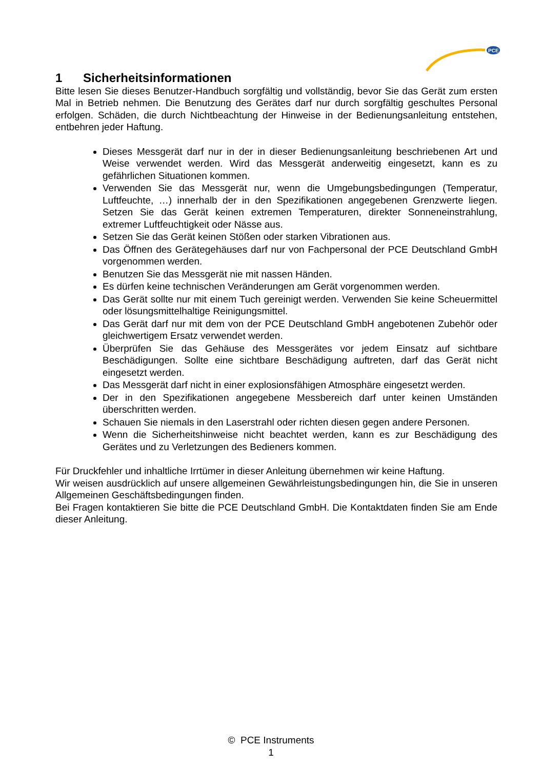PCE
1 Sicherheitsinformationen
Bitte lesen Sie dieses Benutzer-Handbuch sorgfältig und vollständig, bevor Sie das Gerät zum ersten Mal in Betrieb nehmen. Die Benutzung des Gerätes darf nur durch sorgfältig geschultes Personal erfolgen. Schäden, die durch Nichtbeachtung der Hinweise in der Bedienungsanleitung entstehen, entbehren jeder Haftung.
Dieses Messgerät darf nur in der in dieser Bedienungsanleitung beschriebenen Art und Weise verwendet werden. Wird das Messgerät anderweitig eingesetzt, kann es zu gefährlichen Situationen kommen.
Verwenden Sie das Messgerät nur, wenn die Umgebungsbedingungen (Temperatur, Luftfeuchte, …) innerhalb der in den Spezifikationen angegebenen Grenzwerte liegen. Setzen Sie das Gerät keinen extremen Temperaturen, direkter Sonneneinstrahlung, extremer Luftfeuchtigkeit oder Nässe aus.
Setzen Sie das Gerät keinen Stößen oder starken Vibrationen aus.
Das Öffnen des Gerätegehäuses darf nur von Fachpersonal der PCE Deutschland GmbH vorgenommen werden.
Benutzen Sie das Messgerät nie mit nassen Händen.
Es dürfen keine technischen Veränderungen am Gerät vorgenommen werden.
Das Gerät sollte nur mit einem Tuch gereinigt werden. Verwenden Sie keine Scheuermittel oder lösungsmittelhaltige Reinigungsmittel.
Das Gerät darf nur mit dem von der PCE Deutschland GmbH angebotenen Zubehör oder gleichwertigem Ersatz verwendet werden.
Überprüfen Sie das Gehäuse des Messgerätes vor jedem Einsatz auf sichtbare Beschädigungen. Sollte eine sichtbare Beschädigung auftreten, darf das Gerät nicht eingesetzt werden.
Das Messgerät darf nicht in einer explosionsfähigen Atmosphäre eingesetzt werden.
Der in den Spezifikationen angegebene Messbereich darf unter keinen Umständen überschritten werden.
Schauen Sie niemals in den Laserstrahl oder richten diesen gegen andere Personen.
Wenn die Sicherheitshinweise nicht beachtet werden, kann es zur Beschädigung des Gerätes und zu Verletzungen des Bedieners kommen.
Für Druckfehler und inhaltliche Irrtümer in dieser Anleitung übernehmen wir keine Haftung.
Wir weisen ausdrücklich auf unsere allgemeinen Gewährleistungsbedingungen hin, die Sie in unseren Allgemeinen Geschäftsbedingungen finden.
Bei Fragen kontaktieren Sie bitte die PCE Deutschland GmbH. Die Kontaktdaten finden Sie am Ende dieser Anleitung.
© PCE Instruments
1